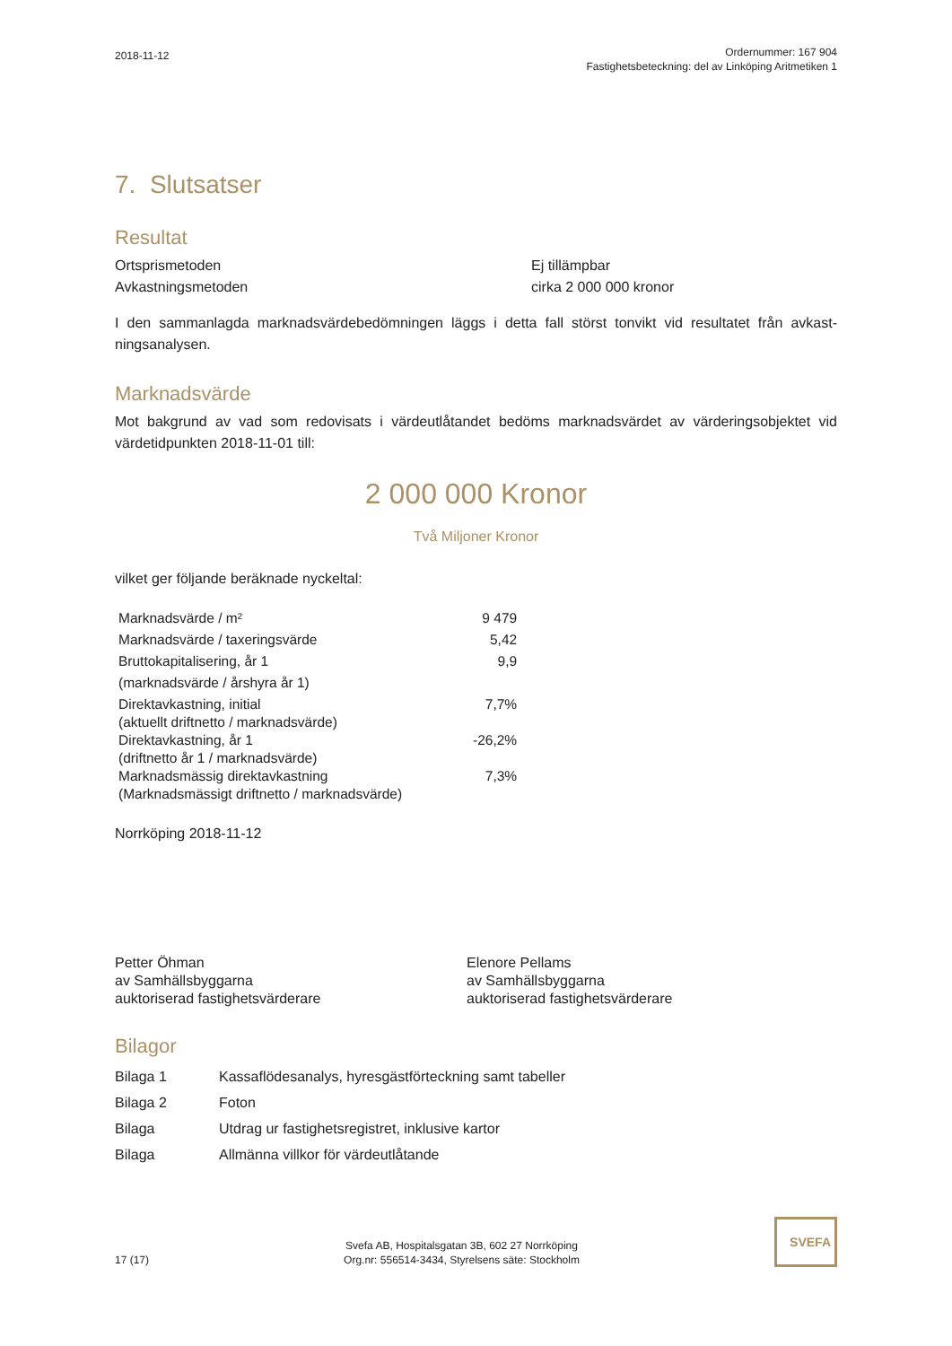2018-11-12
Ordernummer: 167 904
Fastighetsbeteckning: del av Linköping Aritmetiken 1
7. Slutsatser
Resultat
Ortsprismetoden
Avkastningsmetoden
Ej tillämpbar
cirka 2 000 000 kronor
I den sammanlagda marknadsvärdebedömningen läggs i detta fall störst tonvikt vid resultatet från avkast-ningsanalysen.
Marknadsvärde
Mot bakgrund av vad som redovisats i värdeutlåtandet bedöms marknadsvärdet av värderingsobjektet vid värdetidpunkten 2018-11-01 till:
2 000 000 Kronor
Två Miljoner Kronor
vilket ger följande beräknade nyckeltal:
| Marknadsvärde / m² | 9 479 |
| Marknadsvärde / taxeringsvärde | 5,42 |
| Bruttokapitalisering, år 1 | 9,9 |
| (marknadsvärde / årshyra år 1) | |
| Direktavkastning, initial (aktuellt driftnetto / marknadsvärde) | 7,7% |
| Direktavkastning, år 1 (driftnetto år 1 / marknadsvärde) | -26,2% |
| Marknadsmässig direktavkastning (Marknadsmässigt driftnetto / marknadsvärde) | 7,3% |
Norrköping 2018-11-12
Petter Öhman
av Samhällsbyggarna
auktoriserad fastighetsvärderare
Elenore Pellams
av Samhällsbyggarna
auktoriserad fastighetsvärderare
Bilagor
| Bilaga 1 | Kassaflödesanalys, hyresgästförteckning samt tabeller |
| Bilaga 2 | Foton |
| Bilaga | Utdrag ur fastighetsregistret, inklusive kartor |
| Bilaga | Allmänna villkor för värdeutlåtande |
17 (17)
Svefa AB, Hospitalsgatan 3B, 602 27 Norrköping
Org.nr: 556514-3434, Styrelsens säte: Stockholm
SVEFA